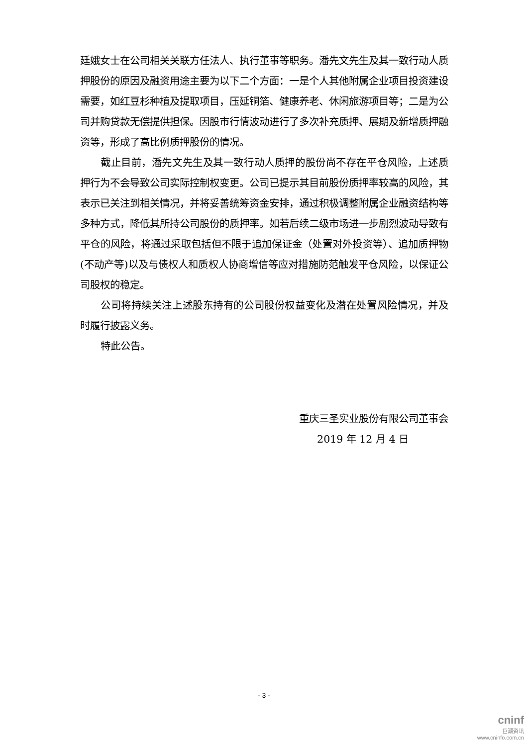廷娥女士在公司相关关联方任法人、执行董事等职务。潘先文先生及其一致行动人质押股份的原因及融资用途主要为以下二个方面：一是个人其他附属企业项目投资建设需要，如红豆杉种植及提取项目，压延铜箔、健康养老、休闲旅游项目等；二是为公司并购贷款无偿提供担保。因股市行情波动进行了多次补充质押、展期及新增质押融资等，形成了高比例质押股份的情况。
截止目前，潘先文先生及其一致行动人质押的股份尚不存在平仓风险，上述质押行为不会导致公司实际控制权变更。公司已提示其目前股份质押率较高的风险，其表示已关注到相关情况，并将妥善统筹资金安排，通过积极调整附属企业融资结构等多种方式，降低其所持公司股份的质押率。如若后续二级市场进一步剧烈波动导致有平仓的风险，将通过采取包括但不限于追加保证金（处置对外投资等）、追加质押物(不动产等)以及与债权人和质权人协商增信等应对措施防范触发平仓风险，以保证公司股权的稳定。
公司将持续关注上述股东持有的公司股份权益变化及潜在处置风险情况，并及时履行披露义务。
特此公告。
重庆三圣实业股份有限公司董事会
2019 年 12 月 4 日
- 3 -
cninf
巨潮资讯
www.cninfo.com.cn